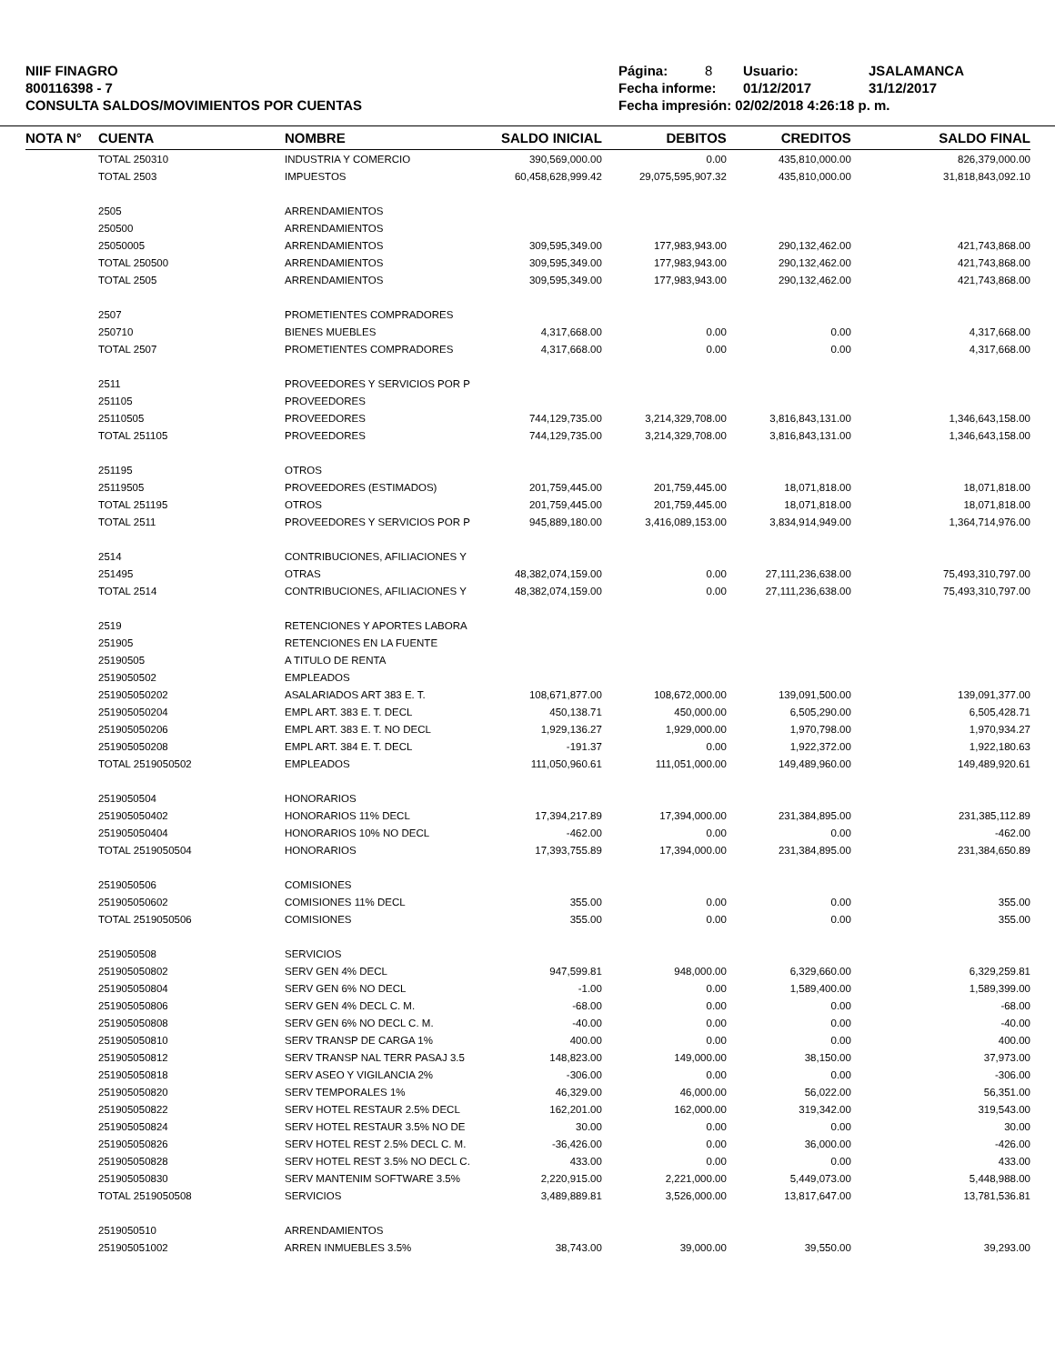NIIF FINAGRO
800116398 - 7
CONSULTA SALDOS/MOVIMIENTOS POR CUENTAS
Página: 8 Usuario: JSALAMANCA
Fecha informe: 01/12/2017 31/12/2017
Fecha impresión: 02/02/2018 4:26:18 p. m.
| NOTA N° | CUENTA | NOMBRE | SALDO INICIAL | DEBITOS | CREDITOS | SALDO FINAL |
| --- | --- | --- | --- | --- | --- | --- |
| | TOTAL 250310 | INDUSTRIA Y COMERCIO | 390,569,000.00 | 0.00 | 435,810,000.00 | 826,379,000.00 |
| | TOTAL 2503 | IMPUESTOS | 60,458,628,999.42 | 29,075,595,907.32 | 435,810,000.00 | 31,818,843,092.10 |
| | 2505 | ARRENDAMIENTOS | | | | |
| | 250500 | ARRENDAMIENTOS | | | | |
| | 25050005 | ARRENDAMIENTOS | 309,595,349.00 | 177,983,943.00 | 290,132,462.00 | 421,743,868.00 |
| | TOTAL 250500 | ARRENDAMIENTOS | 309,595,349.00 | 177,983,943.00 | 290,132,462.00 | 421,743,868.00 |
| | TOTAL 2505 | ARRENDAMIENTOS | 309,595,349.00 | 177,983,943.00 | 290,132,462.00 | 421,743,868.00 |
| | 2507 | PROMETIENTES COMPRADORES | | | | |
| | 250710 | BIENES MUEBLES | 4,317,668.00 | 0.00 | 0.00 | 4,317,668.00 |
| | TOTAL 2507 | PROMETIENTES COMPRADORES | 4,317,668.00 | 0.00 | 0.00 | 4,317,668.00 |
| | 2511 | PROVEEDORES Y SERVICIOS POR P | | | | |
| | 251105 | PROVEEDORES | | | | |
| | 25110505 | PROVEEDORES | 744,129,735.00 | 3,214,329,708.00 | 3,816,843,131.00 | 1,346,643,158.00 |
| | TOTAL 251105 | PROVEEDORES | 744,129,735.00 | 3,214,329,708.00 | 3,816,843,131.00 | 1,346,643,158.00 |
| | 251195 | OTROS | | | | |
| | 25119505 | PROVEEDORES (ESTIMADOS) | 201,759,445.00 | 201,759,445.00 | 18,071,818.00 | 18,071,818.00 |
| | TOTAL 251195 | OTROS | 201,759,445.00 | 201,759,445.00 | 18,071,818.00 | 18,071,818.00 |
| | TOTAL 2511 | PROVEEDORES Y SERVICIOS POR P | 945,889,180.00 | 3,416,089,153.00 | 3,834,914,949.00 | 1,364,714,976.00 |
| | 2514 | CONTRIBUCIONES, AFILIACIONES Y | | | | |
| | 251495 | OTRAS | 48,382,074,159.00 | 0.00 | 27,111,236,638.00 | 75,493,310,797.00 |
| | TOTAL 2514 | CONTRIBUCIONES, AFILIACIONES Y | 48,382,074,159.00 | 0.00 | 27,111,236,638.00 | 75,493,310,797.00 |
| | 2519 | RETENCIONES Y APORTES LABORA | | | | |
| | 251905 | RETENCIONES EN LA FUENTE | | | | |
| | 25190505 | A TITULO DE RENTA | | | | |
| | 2519050502 | EMPLEADOS | | | | |
| | 251905050202 | ASALARIADOS ART 383 E. T. | 108,671,877.00 | 108,672,000.00 | 139,091,500.00 | 139,091,377.00 |
| | 251905050204 | EMPL ART. 383 E. T. DECL | 450,138.71 | 450,000.00 | 6,505,290.00 | 6,505,428.71 |
| | 251905050206 | EMPL ART. 383 E. T. NO DECL | 1,929,136.27 | 1,929,000.00 | 1,970,798.00 | 1,970,934.27 |
| | 251905050208 | EMPL ART. 384 E. T. DECL | -191.37 | 0.00 | 1,922,372.00 | 1,922,180.63 |
| | TOTAL 2519050502 | EMPLEADOS | 111,050,960.61 | 111,051,000.00 | 149,489,960.00 | 149,489,920.61 |
| | 2519050504 | HONORARIOS | | | | |
| | 251905050402 | HONORARIOS 11% DECL | 17,394,217.89 | 17,394,000.00 | 231,384,895.00 | 231,385,112.89 |
| | 251905050404 | HONORARIOS 10% NO DECL | -462.00 | 0.00 | 0.00 | -462.00 |
| | TOTAL 2519050504 | HONORARIOS | 17,393,755.89 | 17,394,000.00 | 231,384,895.00 | 231,384,650.89 |
| | 2519050506 | COMISIONES | | | | |
| | 251905050602 | COMISIONES 11% DECL | 355.00 | 0.00 | 0.00 | 355.00 |
| | TOTAL 2519050506 | COMISIONES | 355.00 | 0.00 | 0.00 | 355.00 |
| | 2519050508 | SERVICIOS | | | | |
| | 251905050802 | SERV GEN 4% DECL | 947,599.81 | 948,000.00 | 6,329,660.00 | 6,329,259.81 |
| | 251905050804 | SERV GEN 6% NO DECL | -1.00 | 0.00 | 1,589,400.00 | 1,589,399.00 |
| | 251905050806 | SERV GEN 4% DECL C. M. | -68.00 | 0.00 | 0.00 | -68.00 |
| | 251905050808 | SERV GEN 6% NO DECL C. M. | -40.00 | 0.00 | 0.00 | -40.00 |
| | 251905050810 | SERV TRANSP DE CARGA 1% | 400.00 | 0.00 | 0.00 | 400.00 |
| | 251905050812 | SERV TRANSP NAL TERR PASAJ 3.5 | 148,823.00 | 149,000.00 | 38,150.00 | 37,973.00 |
| | 251905050818 | SERV ASEO Y VIGILANCIA 2% | -306.00 | 0.00 | 0.00 | -306.00 |
| | 251905050820 | SERV TEMPORALES 1% | 46,329.00 | 46,000.00 | 56,022.00 | 56,351.00 |
| | 251905050822 | SERV HOTEL RESTAUR 2.5% DECL | 162,201.00 | 162,000.00 | 319,342.00 | 319,543.00 |
| | 251905050824 | SERV HOTEL RESTAUR 3.5% NO DE | 30.00 | 0.00 | 0.00 | 30.00 |
| | 251905050826 | SERV HOTEL REST 2.5% DECL C. M. | -36,426.00 | 0.00 | 36,000.00 | -426.00 |
| | 251905050828 | SERV HOTEL REST 3.5% NO DECL C. | 433.00 | 0.00 | 0.00 | 433.00 |
| | 251905050830 | SERV MANTENIM SOFTWARE 3.5% | 2,220,915.00 | 2,221,000.00 | 5,449,073.00 | 5,448,988.00 |
| | TOTAL 2519050508 | SERVICIOS | 3,489,889.81 | 3,526,000.00 | 13,817,647.00 | 13,781,536.81 |
| | 2519050510 | ARRENDAMIENTOS | | | | |
| | 251905051002 | ARREN INMUEBLES 3.5% | 38,743.00 | 39,000.00 | 39,550.00 | 39,293.00 |